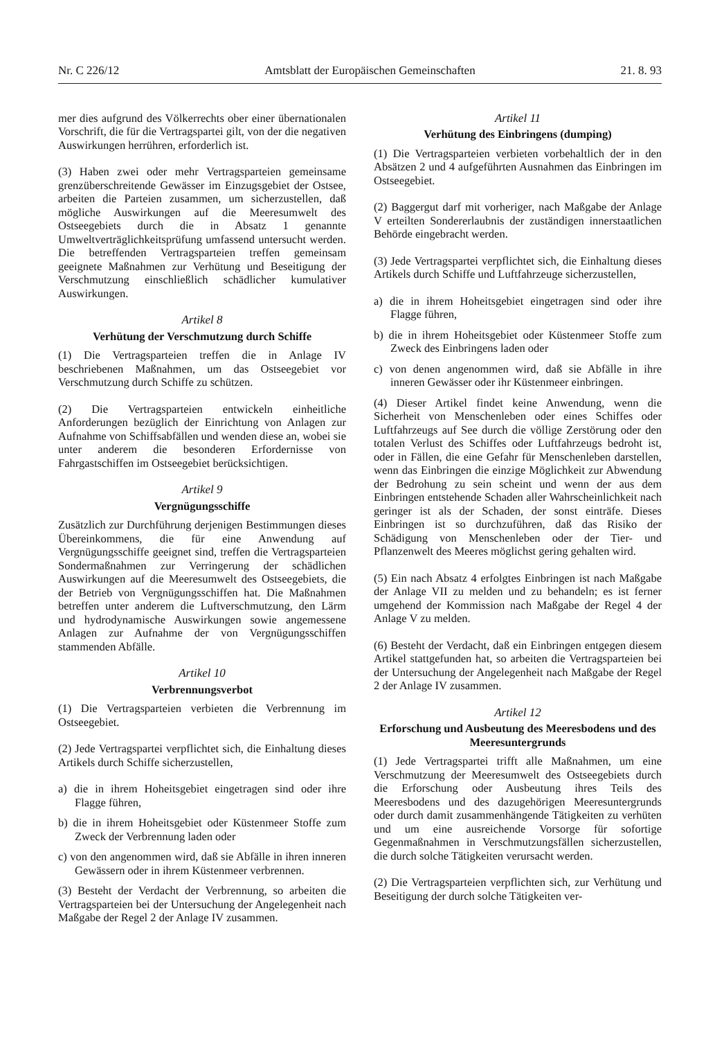Nr. C 226/12 Amtsblatt der Europäischen Gemeinschaften 21. 8. 93
mer dies aufgrund des Völkerrechts ober einer übernationalen Vorschrift, die für die Vertragspartei gilt, von der die negativen Auswirkungen herrühren, erforderlich ist.
(3) Haben zwei oder mehr Vertragsparteien gemeinsame grenzüberschreitende Gewässer im Einzugsgebiet der Ostsee, arbeiten die Parteien zusammen, um sicherzustellen, daß mögliche Auswirkungen auf die Meeresumwelt des Ostseegebiets durch die in Absatz 1 genannte Umweltverträglichkeitsprüfung umfassend untersucht werden. Die betreffenden Vertragsparteien treffen gemeinsam geeignete Maßnahmen zur Verhütung und Beseitigung der Verschmutzung einschließlich schädlicher kumulativer Auswirkungen.
Artikel 8
Verhütung der Verschmutzung durch Schiffe
(1) Die Vertragsparteien treffen die in Anlage IV beschriebenen Maßnahmen, um das Ostseegebiet vor Verschmutzung durch Schiffe zu schützen.
(2) Die Vertragsparteien entwickeln einheitliche Anforderungen bezüglich der Einrichtung von Anlagen zur Aufnahme von Schiffsabfällen und wenden diese an, wobei sie unter anderem die besonderen Erfordernisse von Fahrgastschiffen im Ostseegebiet berücksichtigen.
Artikel 9
Vergnügungsschiffe
Zusätzlich zur Durchführung derjenigen Bestimmungen dieses Übereinkommens, die für eine Anwendung auf Vergnügungsschiffe geeignet sind, treffen die Vertragsparteien Sondermaßnahmen zur Verringerung der schädlichen Auswirkungen auf die Meeresumwelt des Ostseegebiets, die der Betrieb von Vergnügungsschiffen hat. Die Maßnahmen betreffen unter anderem die Luftverschmutzung, den Lärm und hydrodynamische Auswirkungen sowie angemessene Anlagen zur Aufnahme der von Vergnügungsschiffen stammenden Abfälle.
Artikel 10
Verbrennungsverbot
(1) Die Vertragsparteien verbieten die Verbrennung im Ostseegebiet.
(2) Jede Vertragspartei verpflichtet sich, die Einhaltung dieses Artikels durch Schiffe sicherzustellen,
a) die in ihrem Hoheitsgebiet eingetragen sind oder ihre Flagge führen,
b) die in ihrem Hoheitsgebiet oder Küstenmeer Stoffe zum Zweck der Verbrennung laden oder
c) von den angenommen wird, daß sie Abfälle in ihren inneren Gewässern oder in ihrem Küstenmeer verbrennen.
(3) Besteht der Verdacht der Verbrennung, so arbeiten die Vertragsparteien bei der Untersuchung der Angelegenheit nach Maßgabe der Regel 2 der Anlage IV zusammen.
Artikel 11
Verhütung des Einbringens (dumping)
(1) Die Vertragsparteien verbieten vorbehaltlich der in den Absätzen 2 und 4 aufgeführten Ausnahmen das Einbringen im Ostseegebiet.
(2) Baggergut darf mit vorheriger, nach Maßgabe der Anlage V erteilten Sondererlaubnis der zuständigen innerstaatlichen Behörde eingebracht werden.
(3) Jede Vertragspartei verpflichtet sich, die Einhaltung dieses Artikels durch Schiffe und Luftfahrzeuge sicherzustellen,
a) die in ihrem Hoheitsgebiet eingetragen sind oder ihre Flagge führen,
b) die in ihrem Hoheitsgebiet oder Küstenmeer Stoffe zum Zweck des Einbringens laden oder
c) von denen angenommen wird, daß sie Abfälle in ihre inneren Gewässer oder ihr Küstenmeer einbringen.
(4) Dieser Artikel findet keine Anwendung, wenn die Sicherheit von Menschenleben oder eines Schiffes oder Luftfahrzeugs auf See durch die völlige Zerstörung oder den totalen Verlust des Schiffes oder Luftfahrzeugs bedroht ist, oder in Fällen, die eine Gefahr für Menschenleben darstellen, wenn das Einbringen die einzige Möglichkeit zur Abwendung der Bedrohung zu sein scheint und wenn der aus dem Einbringen entstehende Schaden aller Wahrscheinlichkeit nach geringer ist als der Schaden, der sonst einträfe. Dieses Einbringen ist so durchzuführen, daß das Risiko der Schädigung von Menschenleben oder der Tier- und Pflanzenwelt des Meeres möglichst gering gehalten wird.
(5) Ein nach Absatz 4 erfolgtes Einbringen ist nach Maßgabe der Anlage VII zu melden und zu behandeln; es ist ferner umgehend der Kommission nach Maßgabe der Regel 4 der Anlage V zu melden.
(6) Besteht der Verdacht, daß ein Einbringen entgegen diesem Artikel stattgefunden hat, so arbeiten die Vertragsparteien bei der Untersuchung der Angelegenheit nach Maßgabe der Regel 2 der Anlage IV zusammen.
Artikel 12
Erforschung und Ausbeutung des Meeresbodens und des Meeresuntergrunds
(1) Jede Vertragspartei trifft alle Maßnahmen, um eine Verschmutzung der Meeresumwelt des Ostseegebiets durch die Erforschung oder Ausbeutung ihres Teils des Meeresbodens und des dazugehörigen Meeresuntergrunds oder durch damit zusammenhängende Tätigkeiten zu verhüten und um eine ausreichende Vorsorge für sofortige Gegenmaßnahmen in Verschmutzungsfällen sicherzustellen, die durch solche Tätigkeiten verursacht werden.
(2) Die Vertragsparteien verpflichten sich, zur Verhütung und Beseitigung der durch solche Tätigkeiten ver-